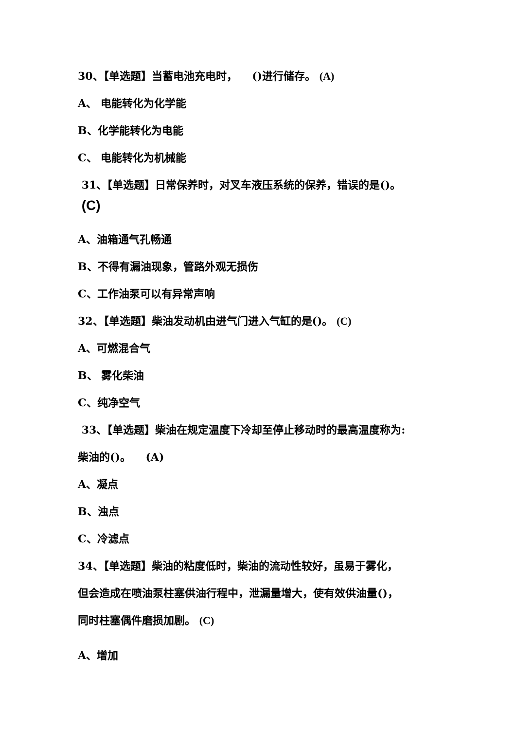30、【单选题】当蓄电池充电时， ()进行储存。 (A)
A、 电能转化为化学能
B、化学能转化为电能
C、 电能转化为机械能
31、【单选题】日常保养时，对叉车液压系统的保养，错误的是()。
(C)
A、油箱通气孔畅通
B、不得有漏油现象，管路外观无损伤
C、工作油泵可以有异常声响
32、【单选题】柴油发动机由进气门进入气缸的是()。 (C)
A、可燃混合气
B、 雾化柴油
C、纯净空气
33、【单选题】柴油在规定温度下冷却至停止移动时的最高温度称为:
柴油的()。 (A)
A、凝点
B、浊点
C、冷滤点
34、【单选题】柴油的粘度低时，柴油的流动性较好，虽易于雾化，
但会造成在喷油泵柱塞供油行程中，泄漏量增大，使有效供油量()，
同时柱塞偶件磨损加剧。 (C)
A、增加